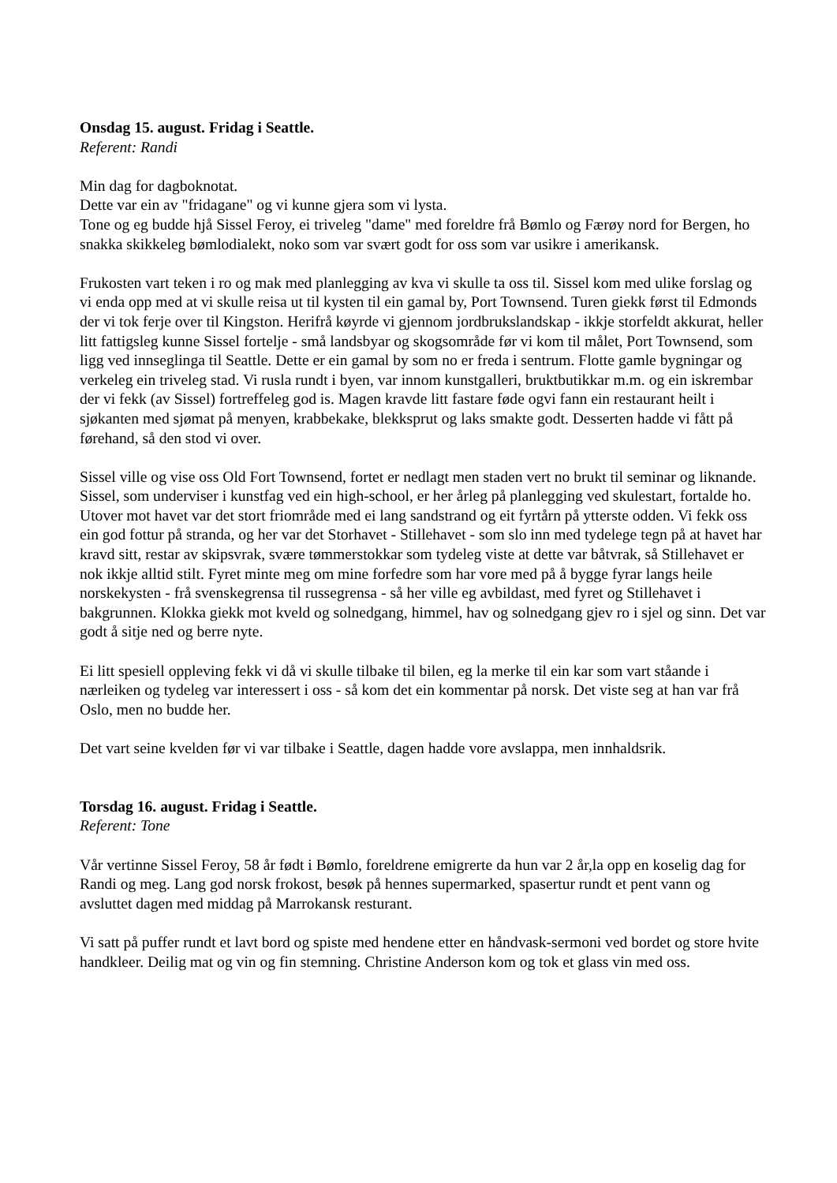Onsdag 15. august. Fridag i Seattle.
Referent: Randi
Min dag for dagboknotat.
Dette var ein av "fridagane" og vi kunne gjera som vi lysta.
Tone og eg budde hjå Sissel Feroy, ei triveleg "dame" med foreldre frå Bømlo og Færøy nord for Bergen, ho snakka skikkeleg bømlodialekt, noko som var svært godt for oss som var usikre i amerikansk.
Frukosten vart teken i ro og mak med planlegging av kva vi skulle ta oss til. Sissel kom med ulike forslag og vi enda opp med at vi skulle reisa ut til kysten til ein gamal by, Port Townsend. Turen giekk først til Edmonds der vi tok ferje over til Kingston. Herifrå køyrde vi gjennom jordbrukslandskap - ikkje storfeldt akkurat, heller litt fattigsleg kunne Sissel fortelje - små landsbyar og skogsområde før vi kom til målet, Port Townsend, som ligg ved innseglinga til Seattle. Dette er ein gamal by som no er freda i sentrum. Flotte gamle bygningar og verkeleg ein triveleg stad. Vi rusla rundt i byen, var innom kunstgalleri, bruktbutikkar m.m. og ein iskrembar der vi fekk (av Sissel) fortreffeleg god is. Magen kravde litt fastare føde ogvi fann ein restaurant heilt i sjøkanten med sjømat på menyen, krabbekake, blekksprut og laks smakte godt. Desserten hadde vi fått på førehand, så den stod vi over.
Sissel ville og vise oss Old Fort Townsend, fortet er nedlagt men staden vert no brukt til seminar og liknande. Sissel, som underviser i kunstfag ved ein high-school, er her årleg på planlegging ved skulestart, fortalde ho. Utover mot havet var det stort friområde med ei lang sandstrand og eit fyrtårn på ytterste odden. Vi fekk oss ein god fottur på stranda, og her var det Storhavet - Stillehavet - som slo inn med tydelege tegn på at havet har kravd sitt, restar av skipsvrak, svære tømmerstokkar som tydeleg viste at dette var båtvrak, så Stillehavet er nok ikkje alltid stilt. Fyret minte meg om mine forfedre som har vore med på å bygge fyrar langs heile norskekysten - frå svenskegrensa til russegrensa - så her ville eg avbildast, med fyret og Stillehavet i bakgrunnen. Klokka giekk mot kveld og solnedgang, himmel, hav og solnedgang gjev ro i sjel og sinn. Det var godt å sitje ned og berre nyte.
Ei litt spesiell oppleving fekk vi då vi skulle tilbake til bilen, eg la merke til ein kar som vart ståande i nærleiken og tydeleg var interessert i oss - så kom det ein kommentar på norsk. Det viste seg at han var frå Oslo, men no budde her.
Det vart seine kvelden før vi var tilbake i Seattle, dagen hadde vore avslappa, men innhaldsrik.
Torsdag 16. august. Fridag i Seattle.
Referent: Tone
Vår vertinne Sissel Feroy, 58 år født i Bømlo, foreldrene emigrerte da hun var 2 år,la opp en koselig dag for Randi og meg. Lang god norsk frokost, besøk på hennes supermarked, spasertur rundt et pent vann og avsluttet dagen med middag på Marrokansk resturant.
Vi satt på puffer rundt et lavt bord og spiste med hendene etter en håndvask-sermoni ved bordet og store hvite handkleer. Deilig mat og vin og fin stemning. Christine Anderson kom og tok et glass vin med oss.